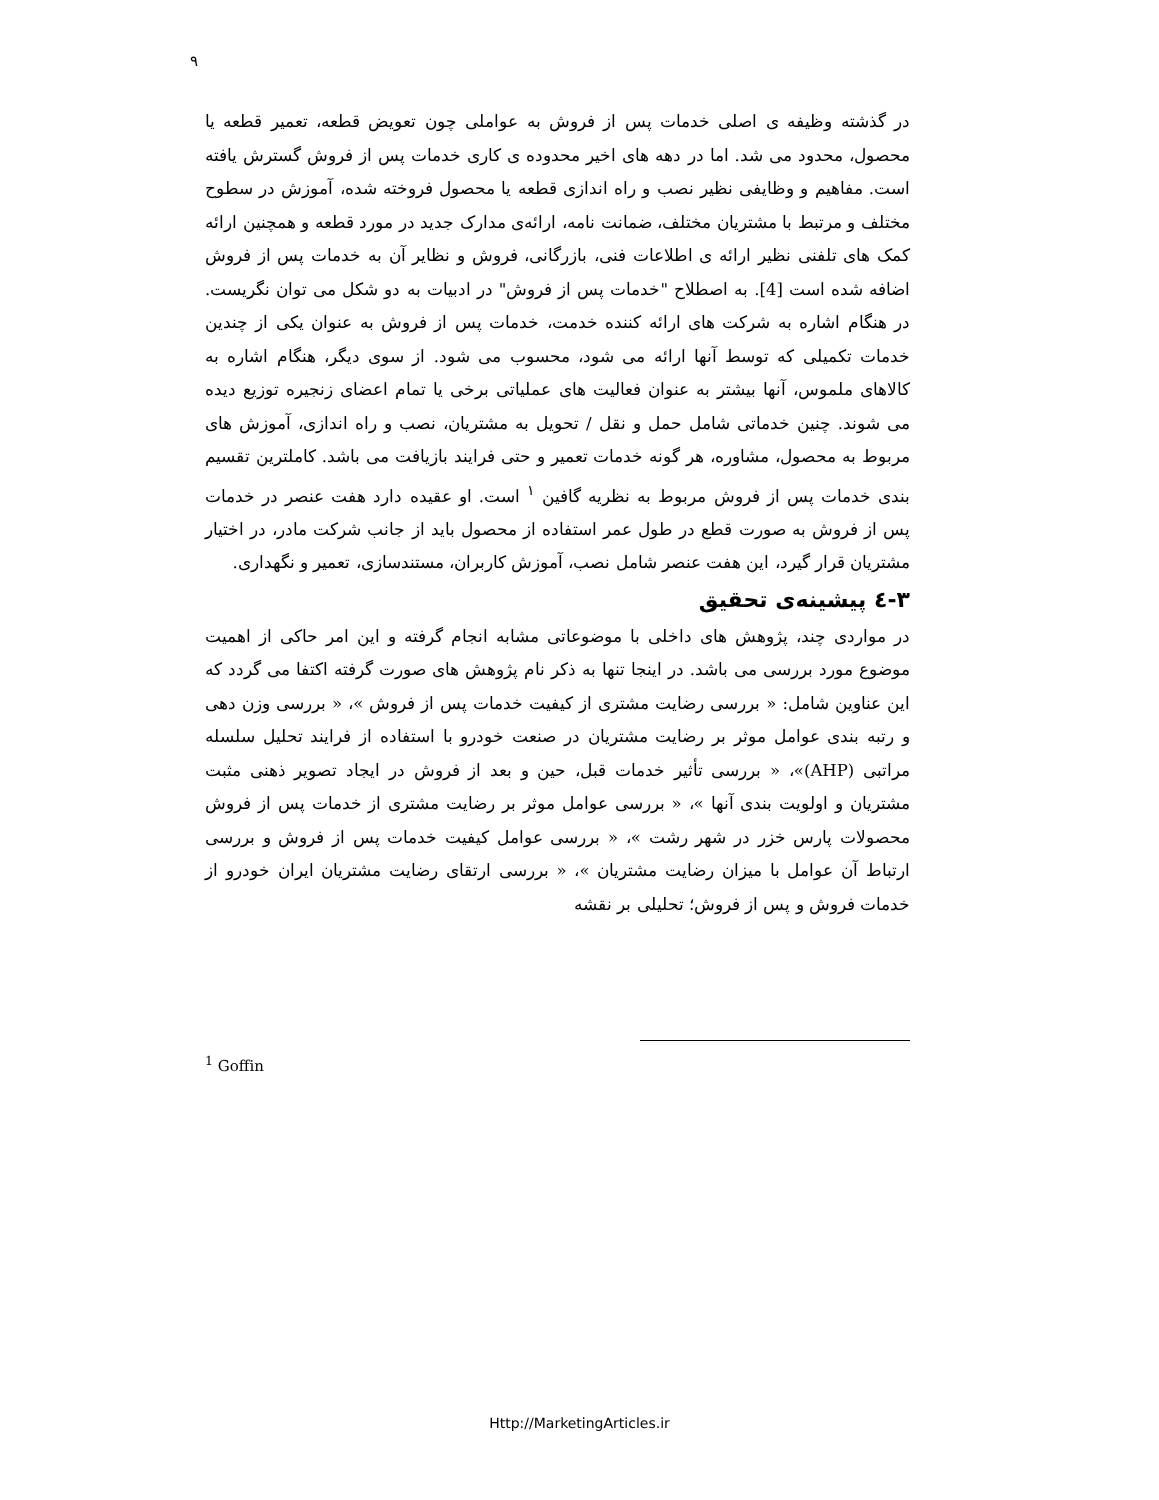۹
در گذشته وظیفه ی اصلی خدمات پس از فروش به عواملی چون تعویض قطعه، تعمیر قطعه یا محصول، محدود می شد. اما در دهه های اخیر محدوده ی کاری خدمات پس از فروش گسترش یافته است. مفاهیم و وظایفی نظیر نصب و راه اندازی قطعه یا محصول فروخته شده، آموزش در سطوح مختلف و مرتبط با مشتریان مختلف، ضمانت نامه، ارائه‌ی مدارک جدید در مورد قطعه و همچنین ارائه کمک های تلفنی نظیر ارائه ی اطلاعات فنی، بازرگانی، فروش و نظایر آن به خدمات پس از فروش اضافه شده است [4]. به اصطلاح "خدمات پس از فروش" در ادبیات به دو شکل می توان نگریست. در هنگام اشاره به شرکت های ارائه کننده خدمت، خدمات پس از فروش به عنوان یکی از چندین خدمات تکمیلی که توسط آنها ارائه می شود، محسوب می شود. از سوی دیگر، هنگام اشاره به کالاهای ملموس، آنها بیشتر به عنوان فعالیت های عملیاتی برخی یا تمام اعضای زنجیره توزیع دیده می شوند. چنین خدماتی شامل حمل و نقل / تحویل به مشتریان، نصب و راه اندازی، آموزش های مربوط به محصول، مشاوره، هر گونه خدمات تعمیر و حتی فرایند بازیافت می باشد. کاملترین تقسیم بندی خدمات پس از فروش مربوط به نظریه گافین <sup>۱</sup> است. او عقیده دارد هفت عنصر در خدمات پس از فروش به صورت قطع در طول عمر استفاده از محصول باید از جانب شرکت مادر، در اختیار مشتریان قرار گیرد، این هفت عنصر شامل نصب، آموزش کاربران، مستندسازی، تعمیر و نگهداری.
۳-٤ پیشینه‌ی تحقیق
در مواردی چند، پژوهش های داخلی با موضوعاتی مشابه انجام گرفته و این امر حاکی از اهمیت موضوع مورد بررسی می باشد. در اینجا تنها به ذکر نام پژوهش های صورت گرفته اکتفا می گردد که این عناوین شامل: « بررسی رضایت مشتری از کیفیت خدمات پس از فروش »، « بررسی وزن دهی و رتبه بندی عوامل موثر بر رضایت مشتریان در صنعت خودرو با استفاده از فرایند تحلیل سلسله مراتبی (AHP)»، « بررسی تأثیر خدمات قبل، حین و بعد از فروش در ایجاد تصویر ذهنی مثبت مشتریان و اولویت بندی آنها »، « بررسی عوامل موثر بر رضایت مشتری از خدمات پس از فروش محصولات پارس خزر در شهر رشت »، « بررسی عوامل کیفیت خدمات پس از فروش و بررسی ارتباط آن عوامل با میزان رضایت مشتریان »، « بررسی ارتقای رضایت مشتریان ایران خودرو از خدمات فروش و پس از فروش؛ تحلیلی بر نقشه
<sup>1</sup> Goffin
Http://MarketingArticles.ir